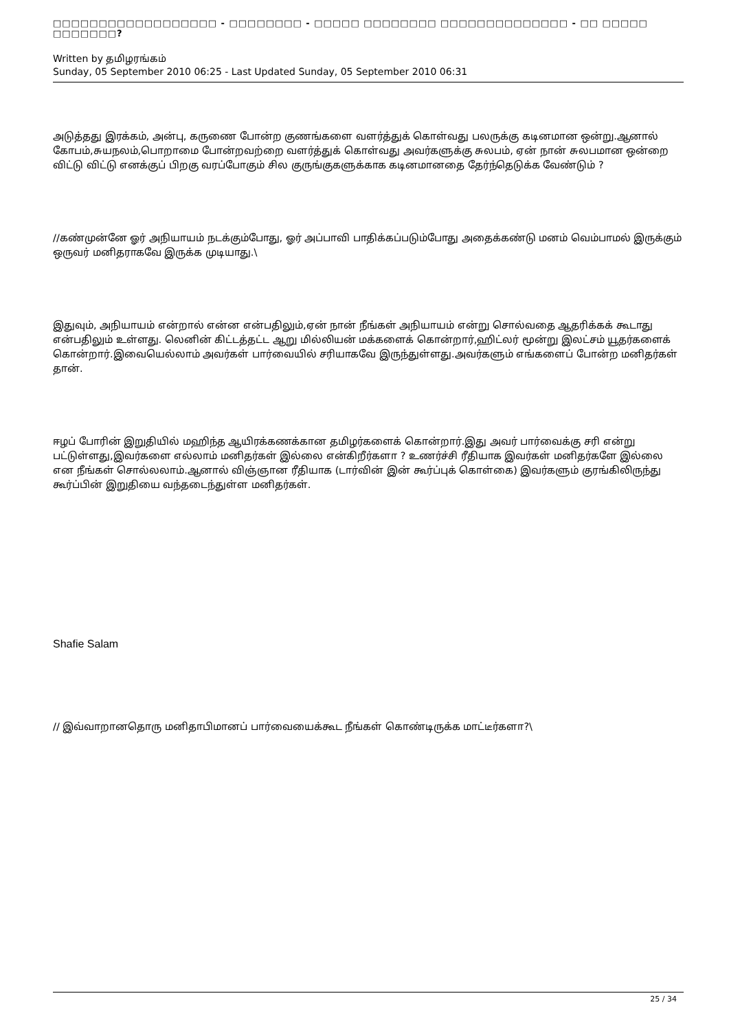□□□□□□□□□□□□□□□□□□ - □□□□□□□□ - □□□□□ □□□□□□□□ □□□□□□□□□□□□□□ - □□ □□□□□ □□□□□□□?
Written by தமிழரங்கம்
Sunday, 05 September 2010 06:25 - Last Updated Sunday, 05 September 2010 06:31
அடுத்தது இரக்கம், அன்பு, கருணை போன்ற குணங்களை வளர்த்துக் கொள்வது பலருக்கு கடினமான ஒன்று.ஆனால் கோபம்,சுயநலம்,பொறாமை போன்றவற்றை வளர்த்துக் கொள்வது அவர்களுக்கு சுலபம், ஏன் நான் சுலபமான ஒன்றை விட்டு விட்டு எனக்குப் பிறகு வரப்போகும் சில குருங்குகளுக்காக கடினமானதை தேர்ந்தெடுக்க வேண்டும் ?
//கண்முன்னே ஓர் அநியாயம் நடக்கும்போது, ஓர் அப்பாவி பாதிக்கப்படும்போது அதைக்கண்டு மனம் வெம்பாமல் இருக்கும் ஒருவர் மனிதராகவே இருக்க முடியாது.\
இதுவும், அநியாயம் என்றால் என்ன என்பதிலும்,ஏன் நான் நீங்கள் அநியாயம் என்று சொல்வதை ஆதரிக்கக் கூடாது என்பதிலும் உள்ளது. லெனின் கிட்டத்தட்ட ஆறு மில்லியன் மக்களைக் கொன்றார்,ஹிட்லர் மூன்று இலட்சம் யூதர்களைக் கொன்றார்.இவையெல்லாம் அவர்கள் பார்வையில் சரியாகவே இருந்துள்ளது.அவர்களும் எங்களைப் போன்ற மனிதர்கள் தான்.
ஈழப் போரின் இறுதியில் மஹிந்த ஆயிரக்கணக்கான தமிழர்களைக் கொன்றார்.இது அவர் பார்வைக்கு சரி என்று பட்டுள்ளது,இவர்களை எல்லாம் மனிதர்கள் இல்லை என்கிறீர்களா ? உணர்ச்சி ரீதியாக இவர்கள் மனிதர்களே இல்லை என நீங்கள் சொல்லலாம்.ஆனால் விஞ்ஞான ரீதியாக (டார்வின் இன் கூர்ப்புக் கொள்கை) இவர்களும் குரங்கிலிருந்து கூர்ப்பின் இறுதியை வந்தடைந்துள்ள மனிதர்கள்.
Shafie Salam
// இவ்வாறானதொரு மனிதாபிமானப் பார்வையைக்கூட நீங்கள் கொண்டிருக்க மாட்டீர்களா?\
25 / 34